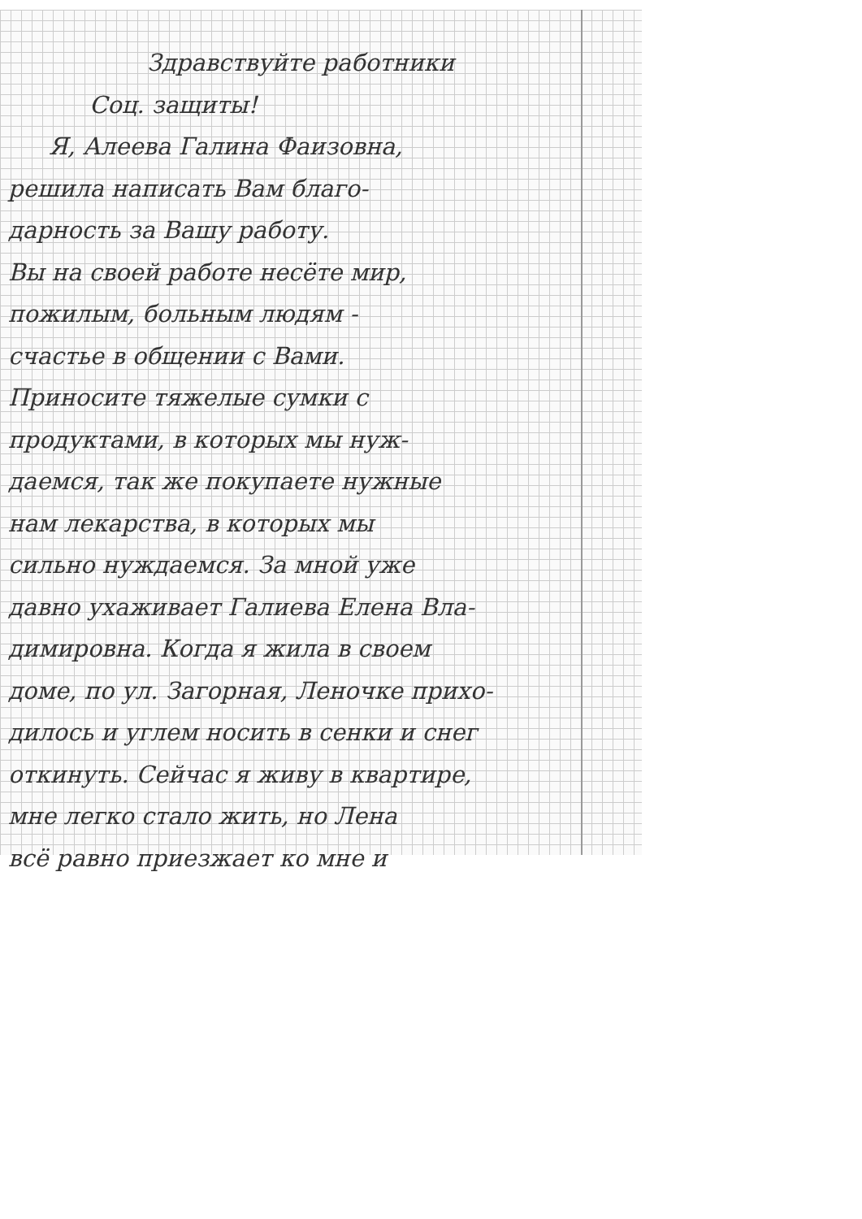Здравствуйте работники
Соц. защиты!
Я, Алеева Галина Фаизовна,
решила написать Вам благо-
дарность за Вашу работу.
Вы на своей работе несёте мир,
пожилым, больным людям -
счастье в общении с Вами.
Приносите тяжелые сумки с
продуктами, в которых мы нуж-
даемся, так же покупаете нужные
нам лекарства, в которых мы
сильно нуждаемся. За мной уже
давно ухаживает Галиева Елена Вла-
димировна. Когда я жила в своем
доме, по ул. Загорная, Леночке прихо-
дилось и углем носить в сенки и снег
откинуть. Сейчас я живу в квартире,
мне легко стало жить, но Лена
всё равно приезжает ко мне и